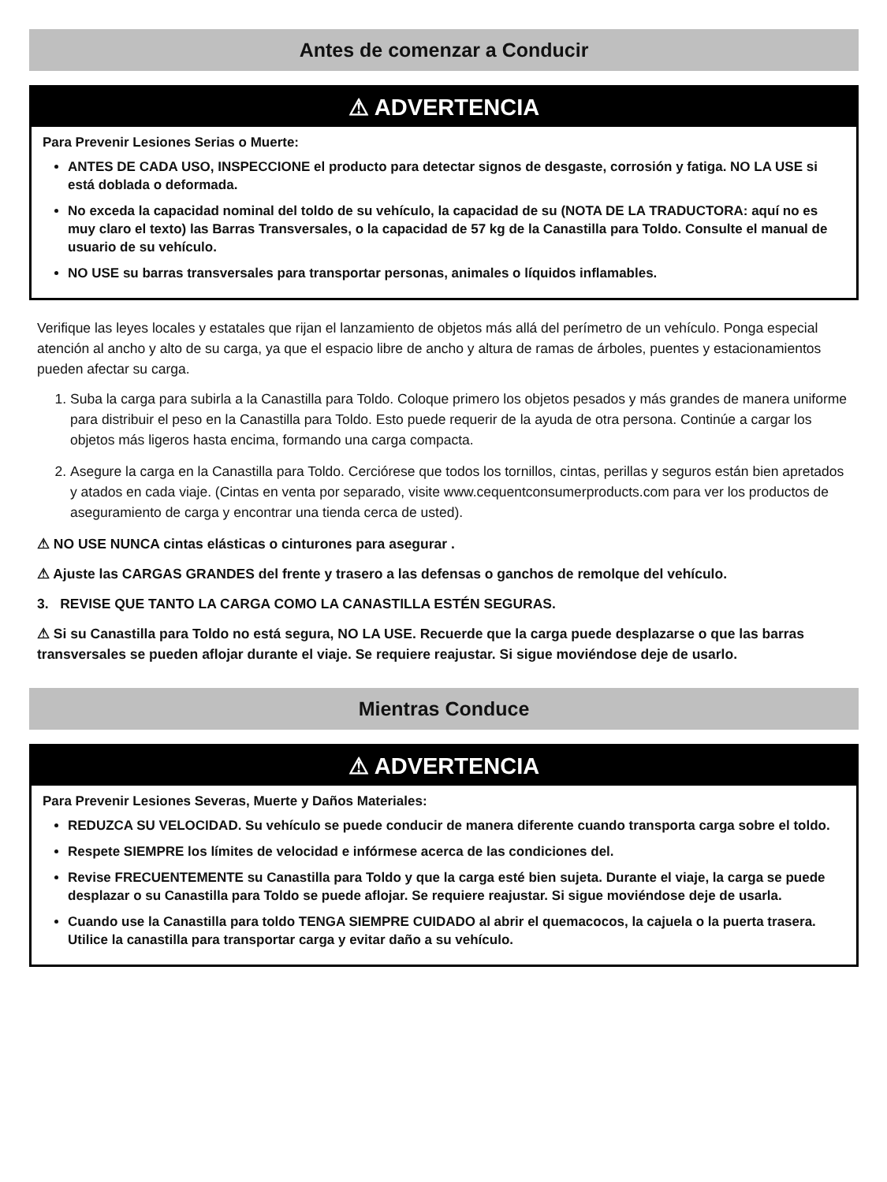Antes de comenzar a Conducir
⚠ ADVERTENCIA
Para Prevenir Lesiones Serias o Muerte:
ANTES DE CADA USO, INSPECCIONE el producto para detectar signos de desgaste, corrosión y fatiga. NO LA USE si está doblada o deformada.
No exceda la capacidad nominal del toldo de su vehículo, la capacidad de su (NOTA DE LA TRADUCTORA: aquí no es muy claro el texto) las Barras Transversales, o la capacidad de 57 kg de la Canastilla para Toldo. Consulte el manual de usuario de su vehículo.
NO USE su barras transversales para transportar personas, animales o líquidos inflamables.
Verifique las leyes locales y estatales que rijan el lanzamiento de objetos más allá del perímetro de un vehículo. Ponga especial atención al ancho y alto de su carga, ya que el espacio libre de ancho y altura de ramas de árboles, puentes y estacionamientos pueden afectar su carga.
1. Suba la carga para subirla a la Canastilla para Toldo. Coloque primero los objetos pesados y más grandes de manera uniforme para distribuir el peso en la Canastilla para Toldo. Esto puede requerir de la ayuda de otra persona. Continúe a cargar los objetos más ligeros hasta encima, formando una carga compacta.
2. Asegure la carga en la Canastilla para Toldo. Cerciórese que todos los tornillos, cintas, perillas y seguros están bien apretados y atados en cada viaje. (Cintas en venta por separado, visite www.cequentconsumerproducts.com para ver los productos de aseguramiento de carga y encontrar una tienda cerca de usted).
⚠ NO USE NUNCA cintas elásticas o cinturones para asegurar .
⚠ Ajuste las CARGAS GRANDES del frente y trasero a las defensas o ganchos de remolque del vehículo.
3. REVISE QUE TANTO LA CARGA COMO LA CANASTILLA ESTÉN SEGURAS.
⚠ Si su Canastilla para Toldo no está segura, NO LA USE. Recuerde que la carga puede desplazarse o que las barras transversales se pueden aflojar durante el viaje. Se requiere reajustar. Si sigue moviéndose deje de usarlo.
Mientras Conduce
⚠ ADVERTENCIA
Para Prevenir Lesiones Severas, Muerte y Daños Materiales:
REDUZCA SU VELOCIDAD. Su vehículo se puede conducir de manera diferente cuando transporta carga sobre el toldo.
Respete SIEMPRE los límites de velocidad e infórmese acerca de las condiciones del.
Revise FRECUENTEMENTE su Canastilla para Toldo y que la carga esté bien sujeta. Durante el viaje, la carga se puede desplazar o su Canastilla para Toldo se puede aflojar. Se requiere reajustar. Si sigue moviéndose deje de usarla.
Cuando use la Canastilla para toldo TENGA SIEMPRE CUIDADO al abrir el quemacocos, la cajuela o la puerta trasera. Utilice la canastilla para transportar carga y evitar daño a su vehículo.